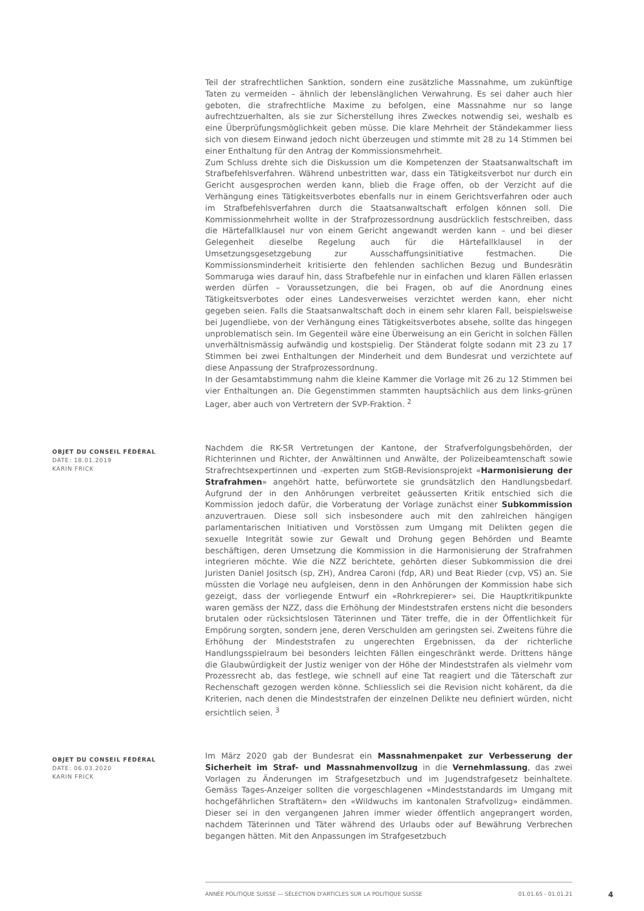Teil der strafrechtlichen Sanktion, sondern eine zusätzliche Massnahme, um zukünftige Taten zu vermeiden – ähnlich der lebenslänglichen Verwahrung. Es sei daher auch hier geboten, die strafrechtliche Maxime zu befolgen, eine Massnahme nur so lange aufrechtzuerhalten, als sie zur Sicherstellung ihres Zweckes notwendig sei, weshalb es eine Überprüfungsmöglichkeit geben müsse. Die klare Mehrheit der Ständekammer liess sich von diesem Einwand jedoch nicht überzeugen und stimmte mit 28 zu 14 Stimmen bei einer Enthaltung für den Antrag der Kommissionsmehrheit.
Zum Schluss drehte sich die Diskussion um die Kompetenzen der Staatsanwaltschaft im Strafbefehlsverfahren. Während unbestritten war, dass ein Tätigkeitsverbot nur durch ein Gericht ausgesprochen werden kann, blieb die Frage offen, ob der Verzicht auf die Verhängung eines Tätigkeitsverbotes ebenfalls nur in einem Gerichtsverfahren oder auch im Strafbefehlsverfahren durch die Staatsanwaltschaft erfolgen können soll. Die Kommissionmehrheit wollte in der Strafprozessordnung ausdrücklich festschreiben, dass die Härtefallklausel nur von einem Gericht angewandt werden kann – und bei dieser Gelegenheit dieselbe Regelung auch für die Härtefallklausel in der Umsetzungsgesetzgebung zur Ausschaffungsinitiative festmachen. Die Kommissionsminderheit kritisierte den fehlenden sachlichen Bezug und Bundesrätin Sommaruga wies darauf hin, dass Strafbefehle nur in einfachen und klaren Fällen erlassen werden dürfen – Voraussetzungen, die bei Fragen, ob auf die Anordnung eines Tätigkeitsverbotes oder eines Landesverweises verzichtet werden kann, eher nicht gegeben seien. Falls die Staatsanwaltschaft doch in einem sehr klaren Fall, beispielsweise bei Jugendliebe, von der Verhängung eines Tätigkeitsverbotes absehe, sollte das hingegen unproblematisch sein. Im Gegenteil wäre eine Überweisung an ein Gericht in solchen Fällen unverhältnismässig aufwändig und kostspielig. Der Ständerat folgte sodann mit 23 zu 17 Stimmen bei zwei Enthaltungen der Minderheit und dem Bundesrat und verzichtete auf diese Anpassung der Strafprozessordnung.
In der Gesamtabstimmung nahm die kleine Kammer die Vorlage mit 26 zu 12 Stimmen bei vier Enthaltungen an. Die Gegenstimmen stammten hauptsächlich aus dem links-grünen Lager, aber auch von Vertretern der SVP-Fraktion. <sup>2</sup>
OBJET DU CONSEIL FÉDÉRAL
DATE: 18.01.2019
KARIN FRICK
Nachdem die RK-SR Vertretungen der Kantone, der Strafverfolgungsbehörden, der Richterinnen und Richter, der Anwältinnen und Anwälte, der Polizeibeamtenschaft sowie Strafrechtsexpertinnen und -experten zum StGB-Revisionsprojekt «Harmonisierung der Strafrahmen» angehört hatte, befürwortete sie grundsätzlich den Handlungsbedarf. Aufgrund der in den Anhörungen verbreitet geäusserten Kritik entschied sich die Kommission jedoch dafür, die Vorberatung der Vorlage zunächst einer Subkommission anzuvertrauen. Diese soll sich insbesondere auch mit den zahlreichen hängigen parlamentarischen Initiativen und Vorstössen zum Umgang mit Delikten gegen die sexuelle Integrität sowie zur Gewalt und Drohung gegen Behörden und Beamte beschäftigen, deren Umsetzung die Kommission in die Harmonisierung der Strafrahmen integrieren möchte. Wie die NZZ berichtete, gehörten dieser Subkommission die drei Juristen Daniel Jositsch (sp, ZH), Andrea Caroni (fdp, AR) und Beat Rieder (cvp, VS) an. Sie müssten die Vorlage neu aufgleisen, denn in den Anhörungen der Kommission habe sich gezeigt, dass der vorliegende Entwurf ein «Rohrkrepierer» sei. Die Hauptkritikpunkte waren gemäss der NZZ, dass die Erhöhung der Mindeststrafen erstens nicht die besonders brutalen oder rücksichtslosen Täterinnen und Täter treffe, die in der Öffentlichkeit für Empörung sorgten, sondern jene, deren Verschulden am geringsten sei. Zweitens führe die Erhöhung der Mindeststrafen zu ungerechten Ergebnissen, da der richterliche Handlungsspielraum bei besonders leichten Fällen eingeschränkt werde. Drittens hänge die Glaubwürdigkeit der Justiz weniger von der Höhe der Mindeststrafen als vielmehr vom Prozessrecht ab, das festlege, wie schnell auf eine Tat reagiert und die Täterschaft zur Rechenschaft gezogen werden könne. Schliesslich sei die Revision nicht kohärent, da die Kriterien, nach denen die Mindeststrafen der einzelnen Delikte neu definiert würden, nicht ersichtlich seien. <sup>3</sup>
OBJET DU CONSEIL FÉDÉRAL
DATE: 06.03.2020
KARIN FRICK
Im März 2020 gab der Bundesrat ein Massnahmenpaket zur Verbesserung der Sicherheit im Straf- und Massnahmenvollzug in die Vernehmlassung, das zwei Vorlagen zu Änderungen im Strafgesetzbuch und im Jugendstrafgesetz beinhaltete. Gemäss Tages-Anzeiger sollten die vorgeschlagenen «Mindeststandards im Umgang mit hochgefährlichen Straftätern» den «Wildwuchs im kantonalen Strafvollzug» eindämmen. Dieser sei in den vergangenen Jahren immer wieder öffentlich angeprangert worden, nachdem Täterinnen und Täter während des Urlaubs oder auf Bewährung Verbrechen begangen hätten. Mit den Anpassungen im Strafgesetzbuch
ANNÉE POLITIQUE SUISSE — SÉLECTION D'ARTICLES SUR LA POLITIQUE SUISSE 01.01.65 - 01.01.21
4